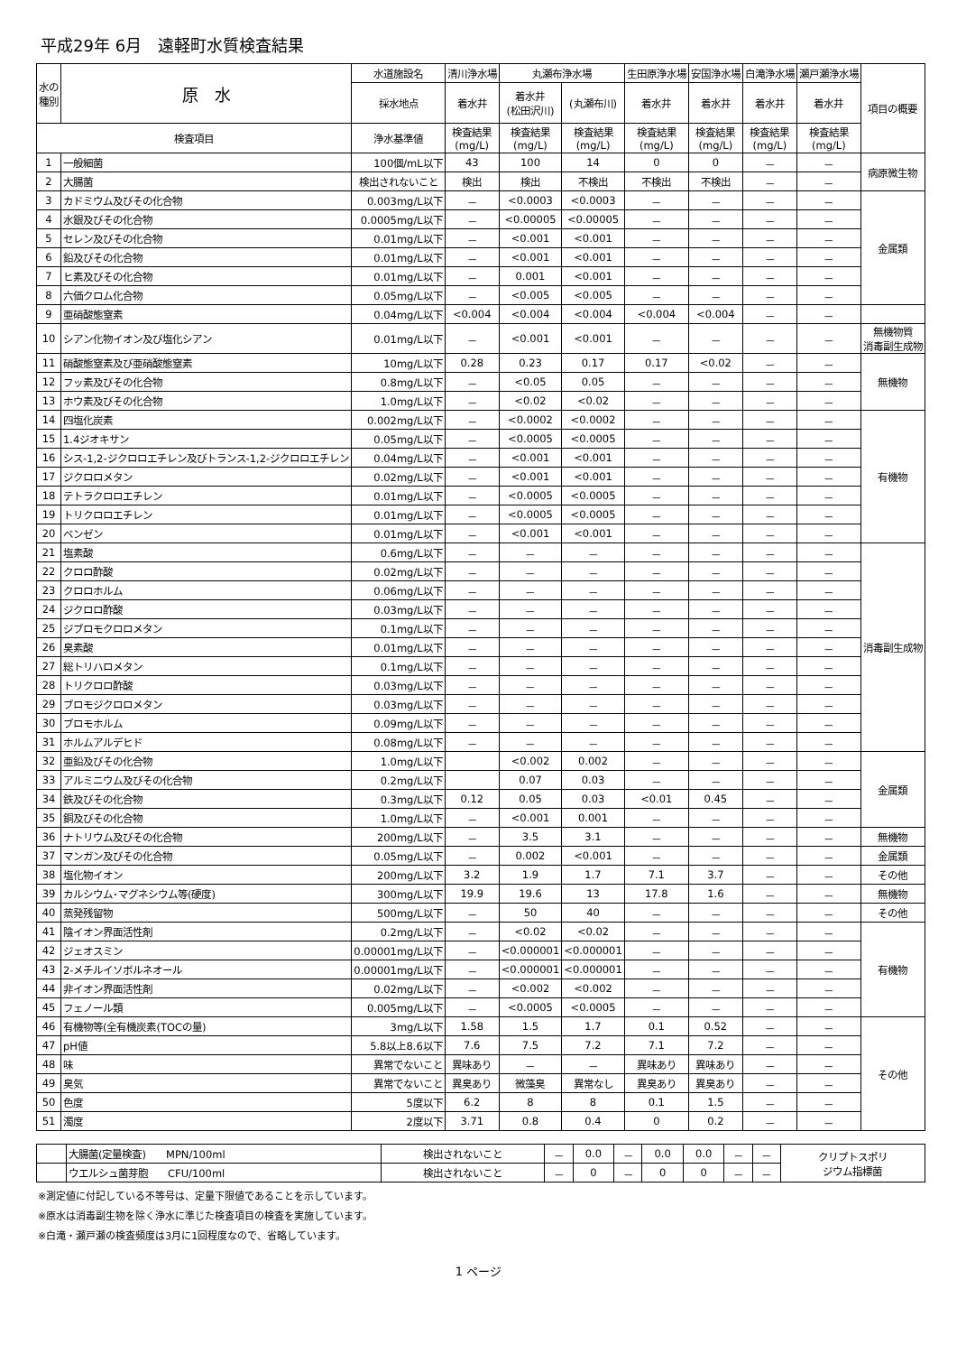平成29年 6月　遠軽町水質検査結果
| 水の 種別 | 原 水 | 水道施設名 | 清川浄水場 | 丸瀬布浄水場 | | 生田原浄水場 | 安国浄水場 | 白滝浄水場 | 瀬戸瀬浄水場 | 項目の概要 |
| --- | --- | --- | --- | --- | --- | --- | --- | --- | --- | --- |
| | | 採水地点 | 着水井 | 着水井 (松田沢川) | (丸瀬布川) | 着水井 | 着水井 | 着水井 | 着水井 | |
| 検査項目 | | 浄水基準値 | 検査結果 (mg/L) | 検査結果 (mg/L) | 検査結果 (mg/L) | 検査結果 (mg/L) | 検査結果 (mg/L) | 検査結果 (mg/L) | 検査結果 (mg/L) | |
| 1 | 一般細菌 | 100個/mL以下 | 43 | 100 | 14 | 0 | 0 | － | － | 病原微生物 |
| 2 | 大腸菌 | 検出されないこと | 検出 | 検出 | 不検出 | 不検出 | 不検出 | － | － | |
| 3 | カドミウム及びその化合物 | 0.003mg/L以下 | － | <0.0003 | <0.0003 | － | － | － | － | 金属類 |
| 4 | 水銀及びその化合物 | 0.0005mg/L以下 | － | <0.00005 | <0.00005 | － | － | － | － | |
| 5 | セレン及びその化合物 | 0.01mg/L以下 | － | <0.001 | <0.001 | － | － | － | － | |
| 6 | 鉛及びその化合物 | 0.01mg/L以下 | － | <0.001 | <0.001 | － | － | － | － | |
| 7 | ヒ素及びその化合物 | 0.01mg/L以下 | － | 0.001 | <0.001 | － | － | － | － | |
| 8 | 六価クロム化合物 | 0.05mg/L以下 | － | <0.005 | <0.005 | － | － | － | － | |
| 9 | 亜硝酸態窒素 | 0.04mg/L以下 | <0.004 | <0.004 | <0.004 | <0.004 | <0.004 | － | － | |
| 10 | シアン化物イオン及び塩化シアン | 0.01mg/L以下 | － | <0.001 | <0.001 | － | － | － | － | 無機物質 消毒副生成物 |
| 11 | 硝酸態窒素及び亜硝酸態窒素 | 10mg/L以下 | 0.28 | 0.23 | 0.17 | 0.17 | <0.02 | － | － | 無機物 |
| 12 | フッ素及びその化合物 | 0.8mg/L以下 | － | <0.05 | 0.05 | － | － | － | － | |
| 13 | ホウ素及びその化合物 | 1.0mg/L以下 | － | <0.02 | <0.02 | － | － | － | － | |
| 14 | 四塩化炭素 | 0.002mg/L以下 | － | <0.0002 | <0.0002 | － | － | － | － | 有機物 |
| 15 | 1.4ジオキサン | 0.05mg/L以下 | － | <0.0005 | <0.0005 | － | － | － | － | |
| 16 | シス-1,2-ジクロロエチレン及びトランス-1,2-ジクロロエチレン | 0.04mg/L以下 | － | <0.001 | <0.001 | － | － | － | － | |
| 17 | ジクロロメタン | 0.02mg/L以下 | － | <0.001 | <0.001 | － | － | － | － | |
| 18 | テトラクロロエチレン | 0.01mg/L以下 | － | <0.0005 | <0.0005 | － | － | － | － | |
| 19 | トリクロロエチレン | 0.01mg/L以下 | － | <0.0005 | <0.0005 | － | － | － | － | |
| 20 | ベンゼン | 0.01mg/L以下 | － | <0.001 | <0.001 | － | － | － | － | |
| 21 | 塩素酸 | 0.6mg/L以下 | － | － | － | － | － | － | － | 消毒副生成物 |
| 22 | クロロ酢酸 | 0.02mg/L以下 | － | － | － | － | － | － | － | |
| 23 | クロロホルム | 0.06mg/L以下 | － | － | － | － | － | － | － | |
| 24 | ジクロロ酢酸 | 0.03mg/L以下 | － | － | － | － | － | － | － | |
| 25 | ジブロモクロロメタン | 0.1mg/L以下 | － | － | － | － | － | － | － | |
| 26 | 臭素酸 | 0.01mg/L以下 | － | － | － | － | － | － | － | |
| 27 | 総トリハロメタン | 0.1mg/L以下 | － | － | － | － | － | － | － | |
| 28 | トリクロロ酢酸 | 0.03mg/L以下 | － | － | － | － | － | － | － | |
| 29 | ブロモジクロロメタン | 0.03mg/L以下 | － | － | － | － | － | － | － | |
| 30 | ブロモホルム | 0.09mg/L以下 | － | － | － | － | － | － | － | |
| 31 | ホルムアルデヒド | 0.08mg/L以下 | － | － | － | － | － | － | － | |
| 32 | 亜鉛及びその化合物 | 1.0mg/L以下 | | <0.002 | 0.002 | － | － | － | － | 金属類 |
| 33 | アルミニウム及びその化合物 | 0.2mg/L以下 | | 0.07 | 0.03 | － | － | － | － | |
| 34 | 鉄及びその化合物 | 0.3mg/L以下 | 0.12 | 0.05 | 0.03 | <0.01 | 0.45 | － | － | |
| 35 | 銅及びその化合物 | 1.0mg/L以下 | － | <0.001 | 0.001 | － | － | － | － | |
| 36 | ナトリウム及びその化合物 | 200mg/L以下 | － | 3.5 | 3.1 | － | － | － | － | 無機物 |
| 37 | マンガン及びその化合物 | 0.05mg/L以下 | － | 0.002 | <0.001 | － | － | － | － | 金属類 |
| 38 | 塩化物イオン | 200mg/L以下 | 3.2 | 1.9 | 1.7 | 7.1 | 3.7 | － | － | その他 |
| 39 | カルシウム･マグネシウム等(硬度) | 300mg/L以下 | 19.9 | 19.6 | 13 | 17.8 | 1.6 | － | － | 無機物 |
| 40 | 蒸発残留物 | 500mg/L以下 | － | 50 | 40 | － | － | － | － | その他 |
| 41 | 陰イオン界面活性剤 | 0.2mg/L以下 | － | <0.02 | <0.02 | － | － | － | － | 有機物 |
| 42 | ジェオスミン | 0.00001mg/L以下 | － | <0.000001 | <0.000001 | － | － | － | － | |
| 43 | 2-メチルイソボルネオール | 0.00001mg/L以下 | － | <0.000001 | <0.000001 | － | － | － | － | |
| 44 | 非イオン界面活性剤 | 0.02mg/L以下 | － | <0.002 | <0.002 | － | － | － | － | |
| 45 | フェノール類 | 0.005mg/L以下 | － | <0.0005 | <0.0005 | － | － | － | － | |
| 46 | 有機物等(全有機炭素(TOCの量) | 3mg/L以下 | 1.58 | 1.5 | 1.7 | 0.1 | 0.52 | － | － | その他 |
| 47 | pH値 | 5.8以上8.6以下 | 7.6 | 7.5 | 7.2 | 7.1 | 7.2 | － | － | |
| 48 | 味 | 異常でないこと | 異味あり | － | － | 異味あり | 異味あり | － | － | |
| 49 | 臭気 | 異常でないこと | 異臭あり | 微藻臭 | 異常なし | 異臭あり | 異臭あり | － | － | |
| 50 | 色度 | 5度以下 | 6.2 | 8 | 8 | 0.1 | 1.5 | － | － | |
| 51 | 濁度 | 2度以下 | 3.71 | 0.8 | 0.4 | 0 | 0.2 | － | － | |
| | 大腸菌(定量検査) MPN/100ml | 検出されないこと | － | 0.0 | － | 0.0 | 0.0 | － | － | クリプトスポリ ジウム指標菌 |
| | ウエルシュ菌芽胞 CFU/100ml | 検出されないこと | － | 0 | － | 0 | 0 | － | － | |
※測定値に付記している不等号は、定量下限値であることを示しています。
※原水は消毒副生物を除く浄水に準じた検査項目の検査を実施しています。
※白滝・瀬戸瀬の検査頻度は3月に1回程度なので、省略しています。
1 ページ